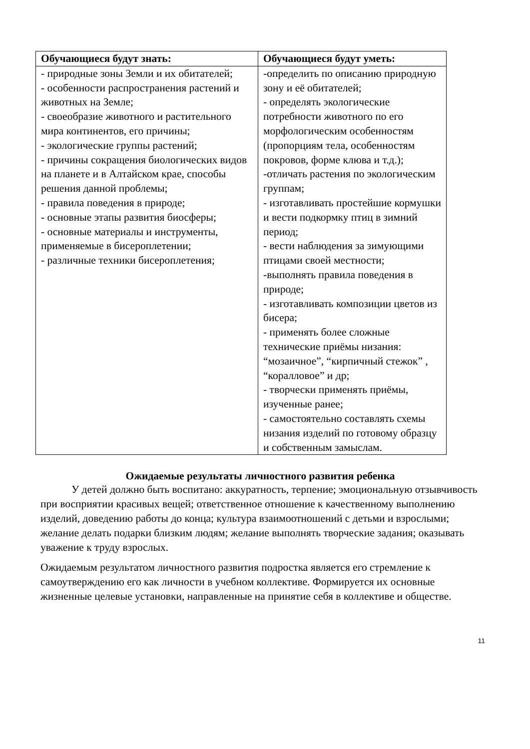| Обучающиеся будут знать: | Обучающиеся будут уметь: |
| --- | --- |
| - природные зоны Земли и их обитателей; - особенности распространения растений и животных на Земле; - своеобразие животного и растительного мира континентов, его причины; - экологические группы растений; - причины сокращения биологических видов на планете и в Алтайском крае, способы решения данной проблемы; - правила поведения в природе; - основные этапы развития биосферы; - основные материалы и инструменты, применяемые в бисероплетении; - различные техники бисероплетения; | -определить по описанию природную зону и её обитателей; - определять экологические потребности животного по его морфологическим особенностям (пропорциям тела, особенностям покровов, форме клюва и т.д.); -отличать растения по экологическим группам; - изготавливать простейшие кормушки и вести подкормку птиц в зимний период; - вести наблюдения за зимующими птицами своей местности; -выполнять правила поведения в природе; - изготавливать композиции цветов из бисера; - применять более сложные технические приёмы низания: “мозаичное”, “кирпичный стежок” , “коралловое” и др; - творчески применять приёмы, изученные ранее; - самостоятельно составлять схемы низания изделий по готовому образцу и собственным замыслам. |
Ожидаемые результаты личностного развития ребенка
У детей должно быть воспитано: аккуратность, терпение; эмоциональную отзывчивость при восприятии красивых вещей; ответственное отношение к качественному выполнению изделий, доведению работы до конца; культура взаимоотношений с детьми и взрослыми; желание делать подарки близким людям; желание выполнять творческие задания; оказывать уважение к труду взрослых.
Ожидаемым результатом личностного развития подростка является его стремление к самоутверждению его как личности в учебном коллективе. Формируется их основные жизненные целевые установки, направленные на принятие себя в коллективе и обществе.
11